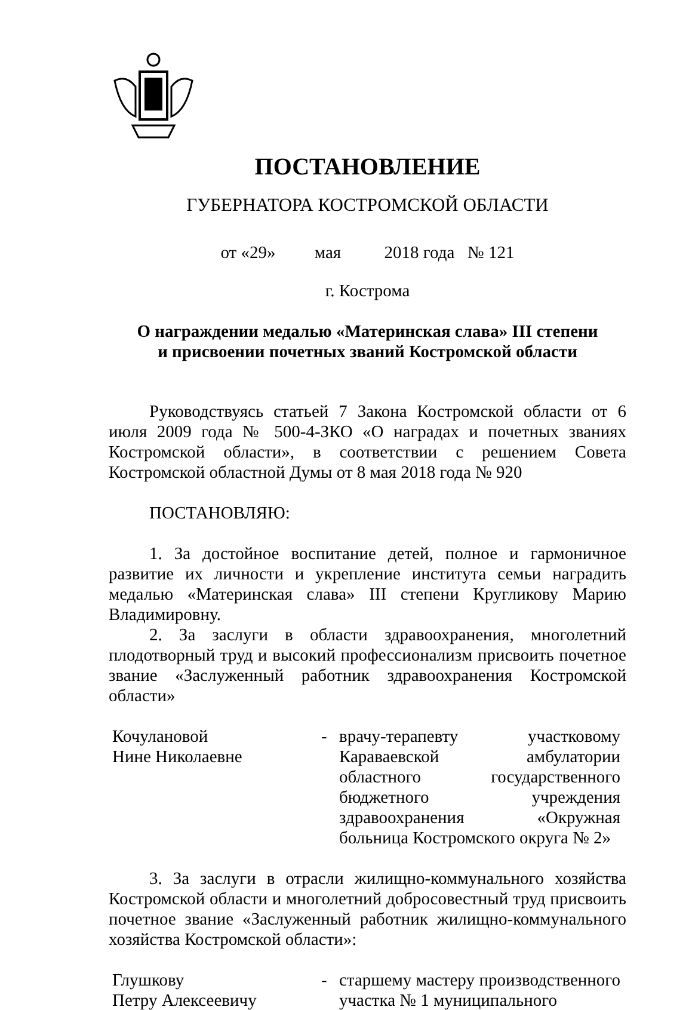ПОСТАНОВЛЕНИЕ
ГУБЕРНАТОРА КОСТРОМСКОЙ ОБЛАСТИ
от «29» мая 2018 года № 121
г. Кострома
О награждении медалью «Материнская слава» III степени
и присвоении почетных званий Костромской области
Руководствуясь статьей 7 Закона Костромской области от 6 июля 2009 года № 500-4-ЗКО «О наградах и почетных званиях Костромской области», в соответствии с решением Совета Костромской областной Думы от 8 мая 2018 года № 920
ПОСТАНОВЛЯЮ:
1. За достойное воспитание детей, полное и гармоничное развитие их личности и укрепление института семьи наградить медалью «Материнская слава» III степени Кругликову Марию Владимировну.
2. За заслуги в области здравоохранения, многолетний плодотворный труд и высокий профессионализм присвоить почетное звание «Заслуженный работник здравоохранения Костромской области»
Кочулановой
Нине Николаевне
- врачу-терапевту участковому Караваевской амбулатории областного государственного бюджетного учреждения здравоохранения «Окружная больница Костромского округа № 2»
3. За заслуги в отрасли жилищно-коммунального хозяйства Костромской области и многолетний добросовестный труд присвоить почетное звание «Заслуженный работник жилищно-коммунального хозяйства Костромской области»:
Глушкову
Петру Алексеевичу
- старшему мастеру производственного участка № 1 муниципального